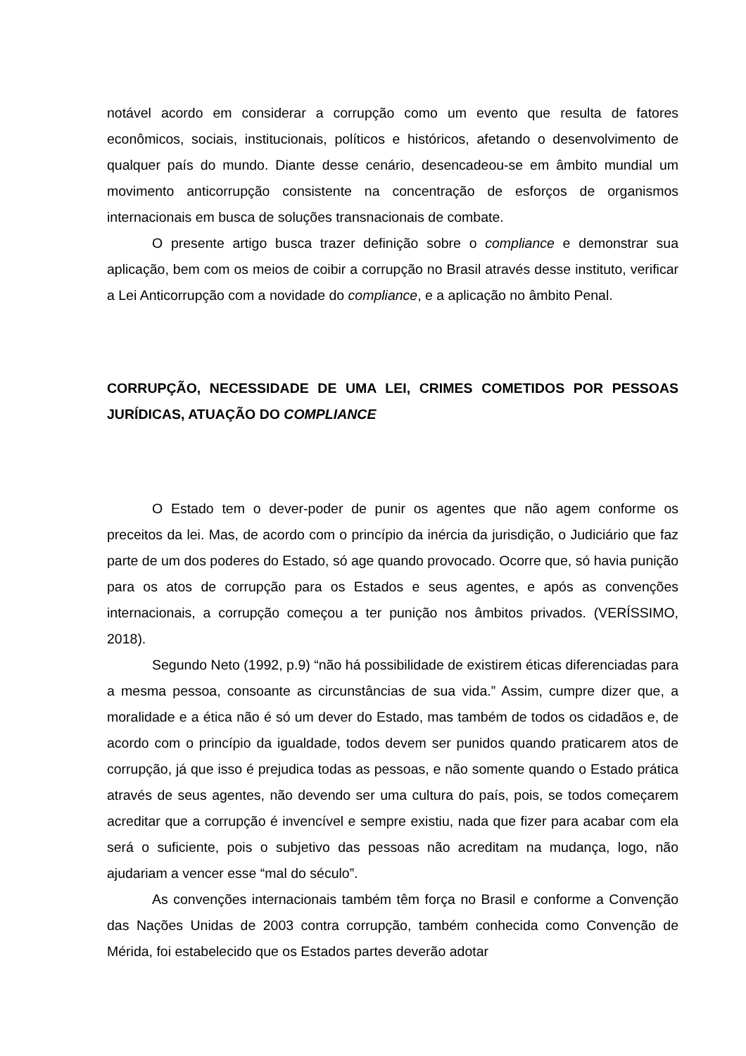notável acordo em considerar a corrupção como um evento que resulta de fatores econômicos, sociais, institucionais, políticos e históricos, afetando o desenvolvimento de qualquer país do mundo. Diante desse cenário, desencadeou-se em âmbito mundial um movimento anticorrupção consistente na concentração de esforços de organismos internacionais em busca de soluções transnacionais de combate.
O presente artigo busca trazer definição sobre o compliance e demonstrar sua aplicação, bem com os meios de coibir a corrupção no Brasil através desse instituto, verificar a Lei Anticorrupção com a novidade do compliance, e a aplicação no âmbito Penal.
CORRUPÇÃO, NECESSIDADE DE UMA LEI, CRIMES COMETIDOS POR PESSOAS JURÍDICAS, ATUAÇÃO DO COMPLIANCE
O Estado tem o dever-poder de punir os agentes que não agem conforme os preceitos da lei. Mas, de acordo com o princípio da inércia da jurisdição, o Judiciário que faz parte de um dos poderes do Estado, só age quando provocado. Ocorre que, só havia punição para os atos de corrupção para os Estados e seus agentes, e após as convenções internacionais, a corrupção começou a ter punição nos âmbitos privados. (VERÍSSIMO, 2018).
Segundo Neto (1992, p.9) “não há possibilidade de existirem éticas diferenciadas para a mesma pessoa, consoante as circunstâncias de sua vida.” Assim, cumpre dizer que, a moralidade e a ética não é só um dever do Estado, mas também de todos os cidadãos e, de acordo com o princípio da igualdade, todos devem ser punidos quando praticarem atos de corrupção, já que isso é prejudica todas as pessoas, e não somente quando o Estado prática através de seus agentes, não devendo ser uma cultura do país, pois, se todos começarem acreditar que a corrupção é invencível e sempre existiu, nada que fizer para acabar com ela será o suficiente, pois o subjetivo das pessoas não acreditam na mudança, logo, não ajudariam a vencer esse “mal do século”.
As convenções internacionais também têm força no Brasil e conforme a Convenção das Nações Unidas de 2003 contra corrupção, também conhecida como Convenção de Mérida, foi estabelecido que os Estados partes deverão adotar